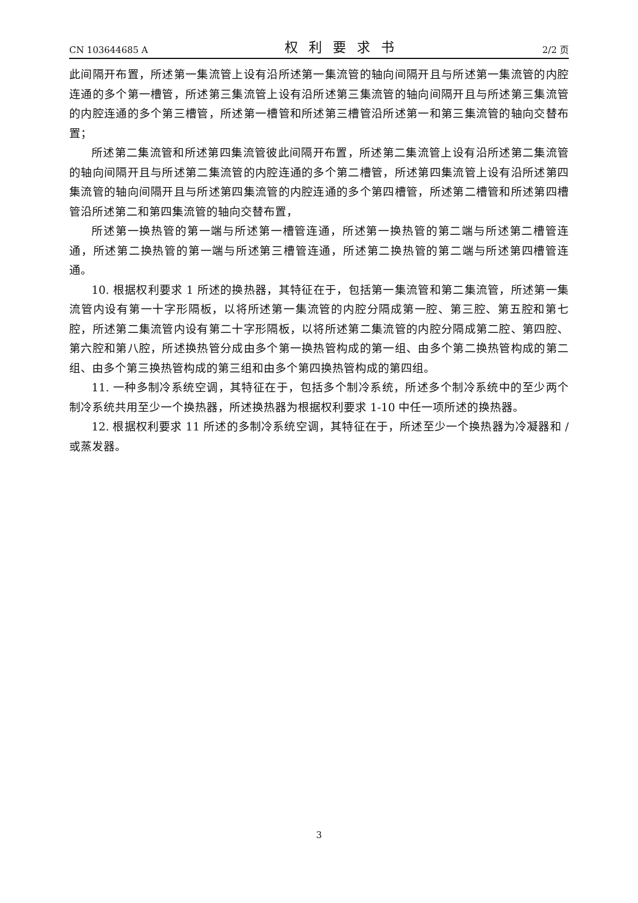CN 103644685 A 权利要求书 2/2 页
此间隔开布置，所述第一集流管上设有沿所述第一集流管的轴向间隔开且与所述第一集流管的内腔连通的多个第一槽管，所述第三集流管上设有沿所述第三集流管的轴向间隔开且与所述第三集流管的内腔连通的多个第三槽管，所述第一槽管和所述第三槽管沿所述第一和第三集流管的轴向交替布置；
所述第二集流管和所述第四集流管彼此间隔开布置，所述第二集流管上设有沿所述第二集流管的轴向间隔开且与所述第二集流管的内腔连通的多个第二槽管，所述第四集流管上设有沿所述第四集流管的轴向间隔开且与所述第四集流管的内腔连通的多个第四槽管，所述第二槽管和所述第四槽管沿所述第二和第四集流管的轴向交替布置，
所述第一换热管的第一端与所述第一槽管连通，所述第一换热管的第二端与所述第二槽管连通，所述第二换热管的第一端与所述第三槽管连通，所述第二换热管的第二端与所述第四槽管连通。
10. 根据权利要求 1 所述的换热器，其特征在于，包括第一集流管和第二集流管，所述第一集流管内设有第一十字形隔板，以将所述第一集流管的内腔分隔成第一腔、第三腔、第五腔和第七腔，所述第二集流管内设有第二十字形隔板，以将所述第二集流管的内腔分隔成第二腔、第四腔、第六腔和第八腔，所述换热管分成由多个第一换热管构成的第一组、由多个第二换热管构成的第二组、由多个第三换热管构成的第三组和由多个第四换热管构成的第四组。
11. 一种多制冷系统空调，其特征在于，包括多个制冷系统，所述多个制冷系统中的至少两个制冷系统共用至少一个换热器，所述换热器为根据权利要求 1-10 中任一项所述的换热器。
12. 根据权利要求 11 所述的多制冷系统空调，其特征在于，所述至少一个换热器为冷凝器和 / 或蒸发器。
3